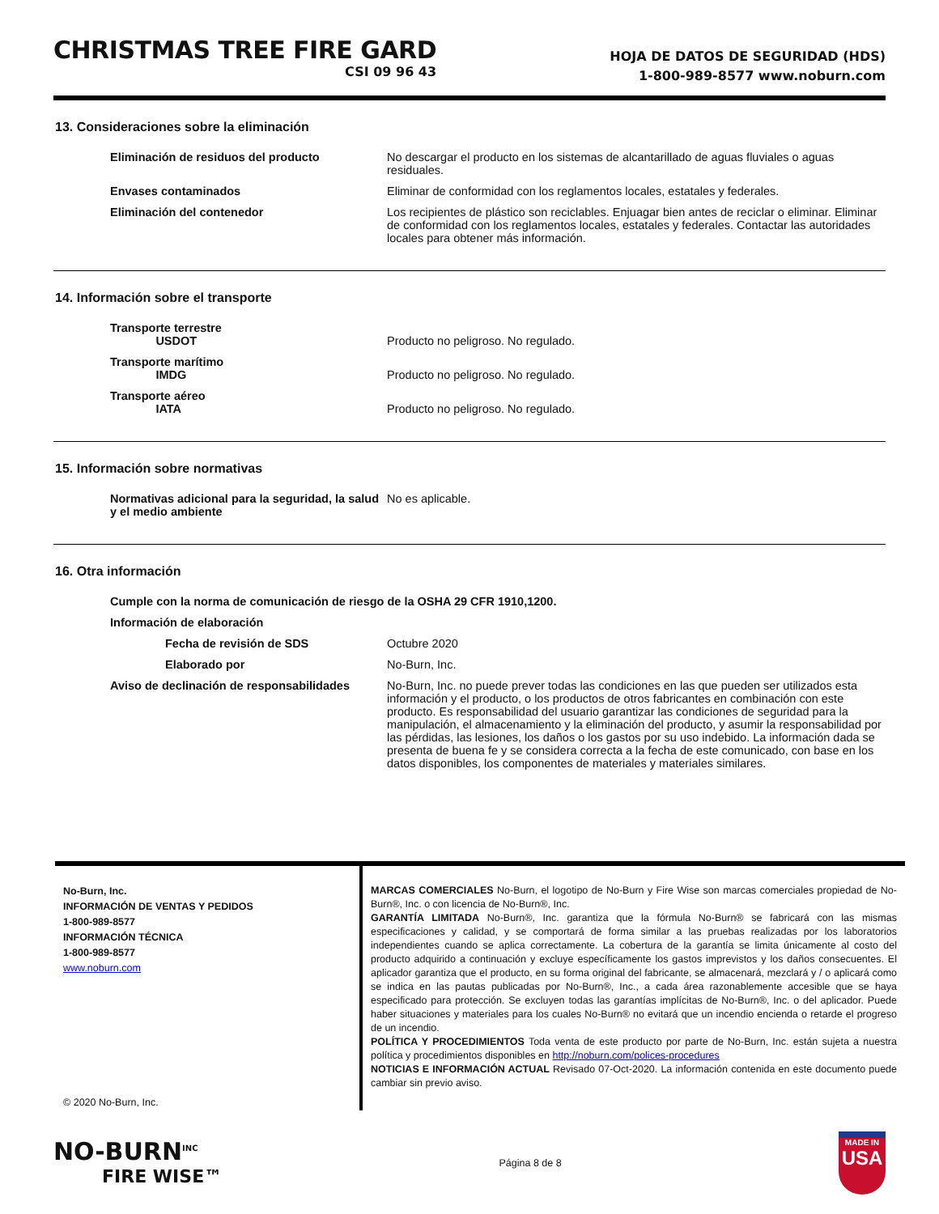CHRISTMAS TREE FIRE GARD
CSI 09 96 43
HOJA DE DATOS DE SEGURIDAD (HDS)
1-800-989-8577 www.noburn.com
13. Consideraciones sobre la eliminación
Eliminación de residuos del producto No descargar el producto en los sistemas de alcantarillado de aguas fluviales o aguas residuales.
Envases contaminados Eliminar de conformidad con los reglamentos locales, estatales y federales.
Eliminación del contenedor Los recipientes de plástico son reciclables. Enjuagar bien antes de reciclar o eliminar. Eliminar de conformidad con los reglamentos locales, estatales y federales. Contactar las autoridades locales para obtener más información.
14. Información sobre el transporte
Transporte terrestre
USDOT
Producto no peligroso. No regulado.
Transporte marítimo
IMDG
Producto no peligroso. No regulado.
Transporte aéreo
IATA
Producto no peligroso. No regulado.
15. Información sobre normativas
Normativas adicional para la seguridad, la salud y el medio ambiente
No es aplicable.
16. Otra información
Cumple con la norma de comunicación de riesgo de la OSHA 29 CFR 1910,1200.
Información de elaboración
Fecha de revisión de SDS Octubre 2020
Elaborado por No-Burn, Inc.
Aviso de declinación de responsabilidades
No-Burn, Inc. no puede prever todas las condiciones en las que pueden ser utilizados esta información y el producto, o los productos de otros fabricantes en combinación con este producto. Es responsabilidad del usuario garantizar las condiciones de seguridad para la manipulación, el almacenamiento y la eliminación del producto, y asumir la responsabilidad por las pérdidas, las lesiones, los daños o los gastos por su uso indebido. La información dada se presenta de buena fe y se considera correcta a la fecha de este comunicado, con base en los datos disponibles, los componentes de materiales y materiales similares.
No-Burn, Inc.
INFORMACIÓN DE VENTAS Y PEDIDOS
1-800-989-8577
INFORMACIÓN TÉCNICA
1-800-989-8577
www.noburn.com
© 2020 No-Burn, Inc.
MARCAS COMERCIALES No-Burn, el logotipo de No-Burn y Fire Wise son marcas comerciales propiedad de No-Burn®, Inc. o con licencia de No-Burn®, Inc.
GARANTÍA LIMITADA No-Burn®, Inc. garantiza que la fórmula No-Burn® se fabricará con las mismas especificaciones y calidad, y se comportará de forma similar a las pruebas realizadas por los laboratorios independientes cuando se aplica correctamente. La cobertura de la garantía se limita únicamente al costo del producto adquirido a continuación y excluye específicamente los gastos imprevistos y los daños consecuentes. El aplicador garantiza que el producto, en su forma original del fabricante, se almacenará, mezclará y / o aplicará como se indica en las pautas publicadas por No-Burn®, Inc., a cada área razonablemente accesible que se haya especificado para protección. Se excluyen todas las garantías implícitas de No-Burn®, Inc. o del aplicador. Puede haber situaciones y materiales para los cuales No-Burn® no evitará que un incendio encienda o retarde el progreso de un incendio.
POLÍTICA Y PROCEDIMIENTOS Toda venta de este producto por parte de No-Burn, Inc. están sujeta a nuestra política y procedimientos disponibles en http://noburn.com/polices-procedures
NOTICIAS E INFORMACIÓN ACTUAL Revisado 07-Oct-2020. La información contenida en este documento puede cambiar sin previo aviso.
NO-BURN<sup>INC</sup>
FIRE WISE™
Página 8 de 8
MADE IN
USA